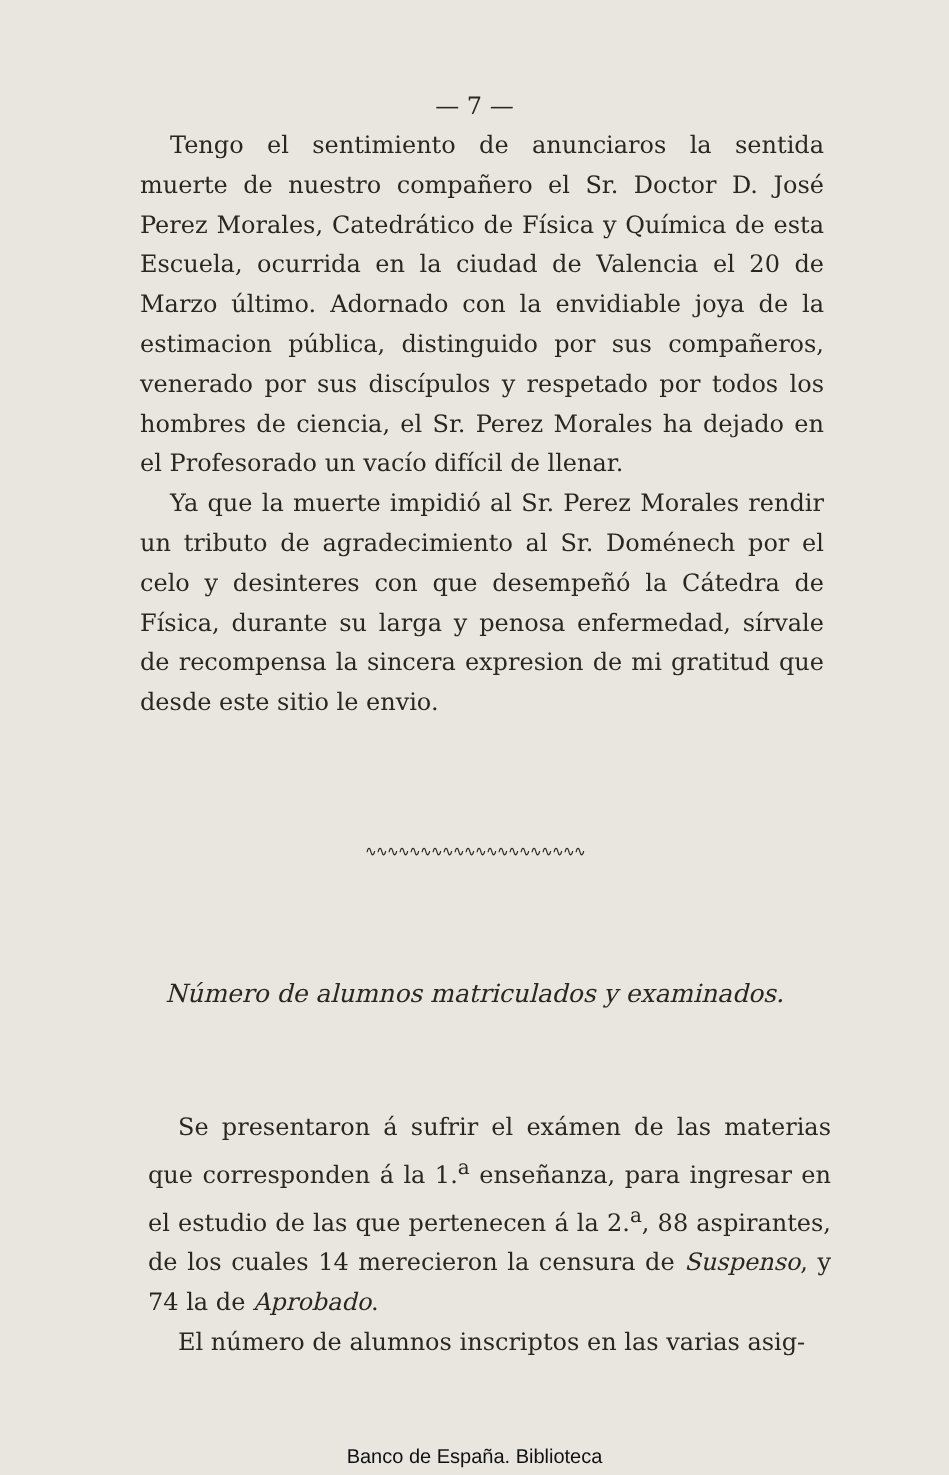— 7 —
Tengo el sentimiento de anunciaros la sentida muerte de nuestro compañero el Sr. Doctor D. José Perez Morales, Catedrático de Física y Química de esta Escuela, ocurrida en la ciudad de Valencia el 20 de Marzo último. Adornado con la envidiable joya de la estimacion pública, distinguido por sus compañeros, venerado por sus discípulos y respetado por todos los hombres de ciencia, el Sr. Perez Morales ha dejado en el Profesorado un vacío difícil de llenar.
Ya que la muerte impidió al Sr. Perez Morales rendir un tributo de agradecimiento al Sr. Doménech por el celo y desinteres con que desempeñó la Cátedra de Física, durante su larga y penosa enfermedad, sírvale de recompensa la sincera expresion de mi gratitud que desde este sitio le envio.
∿∿∿∿∿∿∿∿∿∿∿∿∿∿∿∿∿∿∿∿
Número de alumnos matriculados y examinados.
Se presentaron á sufrir el exámen de las materias que corresponden á la 1.<sup>a</sup> enseñanza, para ingresar en el estudio de las que pertenecen á la 2.<sup>a</sup>, 88 aspirantes, de los cuales 14 merecieron la censura de Suspenso, y 74 la de Aprobado.
El número de alumnos inscriptos en las varias asig-
Banco de España. Biblioteca